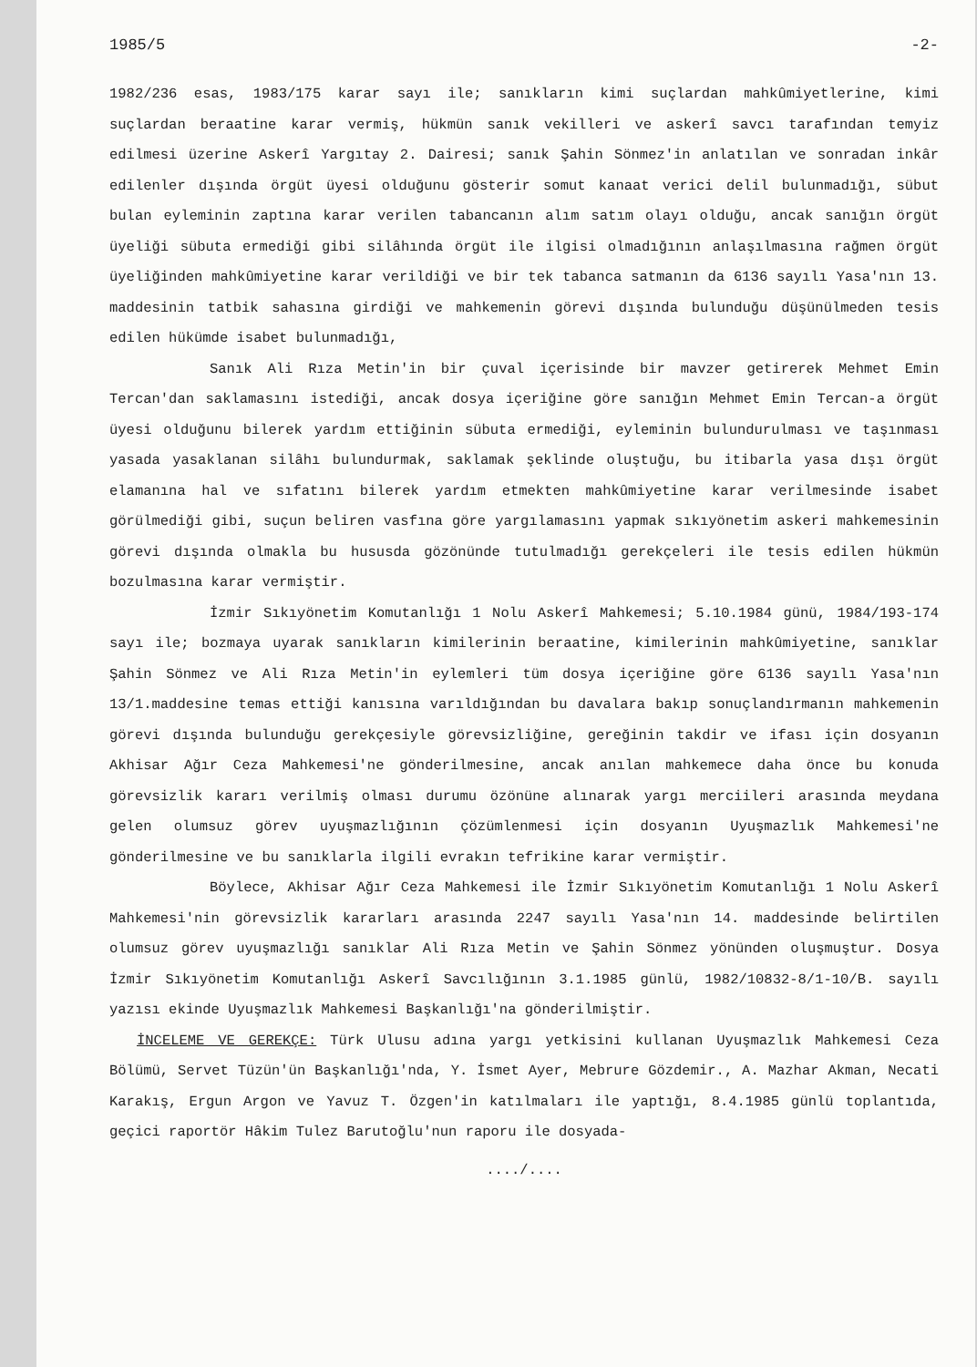1985/5 -2-
1982/236 esas, 1983/175 karar sayı ile; sanıkların kimi suçlardan mahkûmiyetlerine, kimi suçlardan beraatine karar vermiş, hükmün sanık vekilleri ve askerî savcı tarafından temyiz edilmesi üzerine Askerî Yargıtay 2. Dairesi; sanık Şahin Sönmez'in anlatılan ve sonradan inkâr edilenler dışında örgüt üyesi olduğunu gösterir somut kanaat verici delil bulunmadığı, sübut bulan eyleminin zaptına karar verilen tabancanın alım satım olayı olduğu, ancak sanığın örgüt üyeliği sübuta ermediği gibi silâhında örgüt ile ilgisi olmadığının anlaşılmasına rağmen örgüt üyeliğinden mahkûmiyetine karar verildiği ve bir tek tabanca satmanın da 6136 sayılı Yasa'nın 13. maddesinin tatbik sahasına girdiği ve mahkemenin görevi dışında bulunduğu düşünülmeden tesis edilen hükümde isabet bulunmadığı,
Sanık Ali Rıza Metin'in bir çuval içerisinde bir mavzer getirerek Mehmet Emin Tercan'dan saklamasını istediği, ancak dosya içeriğine göre sanığın Mehmet Emin Tercan-a örgüt üyesi olduğunu bilerek yardım ettiğinin sübuta ermediği, eyleminin bulundurulması ve taşınması yasada yasaklanan silâhı bulundurmak, saklamak şeklinde oluştuğu, bu itibarla yasa dışı örgüt elamanına hal ve sıfatını bilerek yardım etmekten mahkûmiyetine karar verilmesinde isabet görülmediği gibi, suçun beliren vasfına göre yargılamasını yapmak sıkıyönetim askeri mahkemesinin görevi dışında olmakla bu hususda gözönünde tutulmadığı gerekçeleri ile tesis edilen hükmün bozulmasına karar vermiştir.
İzmir Sıkıyönetim Komutanlığı 1 Nolu Askerî Mahkemesi; 5.10.1984 günü, 1984/193-174 sayı ile; bozmaya uyarak sanıkların kimilerinin beraatine, kimilerinin mahkûmiyetine, sanıklar Şahin Sönmez ve Ali Rıza Metin'in eylemleri tüm dosya içeriğine göre 6136 sayılı Yasa'nın 13/1.maddesine temas ettiği kanısına varıldığından bu davalara bakıp sonuçlandırmanın mahkemenin görevi dışında bulunduğu gerekçesiyle görevsizliğine, gereğinin takdir ve ifası için dosyanın Akhisar Ağır Ceza Mahkemesi'ne gönderilmesine, ancak anılan mahkemece daha önce bu konuda görevsizlik kararı verilmiş olması durumu özönüne alınarak yargı merciileri arasında meydana gelen olumsuz görev uyuşmazlığının çözümlenmesi için dosyanın Uyuşmazlık Mahkemesi'ne gönderilmesine ve bu sanıklarla ilgili evrakın tefrikine karar vermiştir.
Böylece, Akhisar Ağır Ceza Mahkemesi ile İzmir Sıkıyönetim Komutanlığı 1 Nolu Askerî Mahkemesi'nin görevsizlik kararları arasında 2247 sayılı Yasa'nın 14. maddesinde belirtilen olumsuz görev uyuşmazlığı sanıklar Ali Rıza Metin ve Şahin Sönmez yönünden oluşmuştur. Dosya İzmir Sıkıyönetim Komutanlığı Askerî Savcılığının 3.1.1985 günlü, 1982/10832-8/1-10/B. sayılı yazısı ekinde Uyuşmazlık Mahkemesi Başkanlığı'na gönderilmiştir.
İNCELEME VE GEREKÇE: Türk Ulusu adına yargı yetkisini kullanan Uyuşmazlık Mahkemesi Ceza Bölümü, Servet Tüzün'ün Başkanlığı'nda, Y. İsmet Ayer, Mebrure Gözdemir., A. Mazhar Akman, Necati Karakış, Ergun Argon ve Yavuz T. Özgen'in katılmaları ile yaptığı, 8.4.1985 günlü toplantıda, geçici raportör Hâkim Tulez Barutoğlu'nun raporu ile dosyada-
..../....